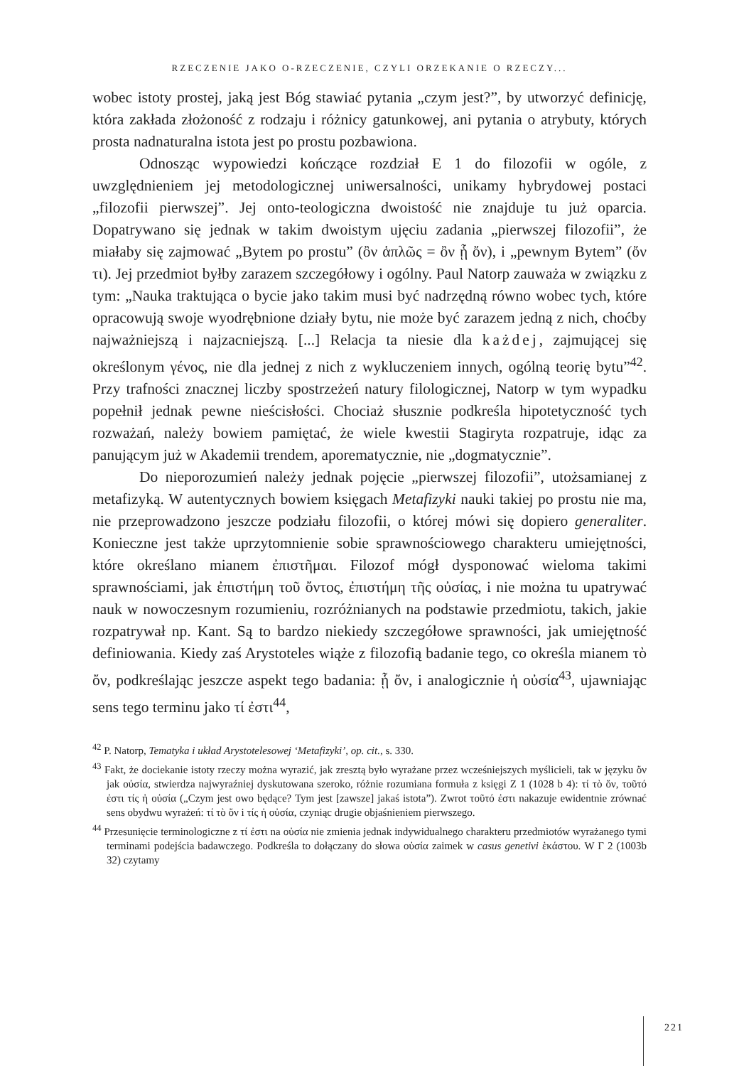RZECZENIE JAKO O-RZECZENIE, CZYLI ORZEKANIE O RZECZY...
wobec istoty prostej, jaką jest Bóg stawiać pytania „czym jest?”, by utworzyć definicję, która zakłada złożoność z rodzaju i różnicy gatunkowej, ani pytania o atrybuty, których prosta nadnaturalna istota jest po prostu pozbawiona.
Odnosząc wypowiedzi kończące rozdział E 1 do filozofii w ogóle, z uwzględnieniem jej metodologicznej uniwersalności, unikamy hybrydowej postaci „filozofii pierwszej”. Jej onto-teologiczna dwoistość nie znajduje tu już oparcia. Dopatrywano się jednak w takim dwoistym ujęciu zadania „pierwszej filozofii”, że miałaby się zajmować „Bytem po prostu” (ὂν ἁπλῶς = ὂν ᾗ ὄν), i „pewnym Bytem” (ὄν τι). Jej przedmiot byłby zarazem szczegółowy i ogólny. Paul Natorp zauważa w związku z tym: „Nauka traktująca o bycie jako takim musi być nadrzędną równo wobec tych, które opracowują swoje wyodrębnione działy bytu, nie może być zarazem jedną z nich, choćby najważniejszą i najzacniejszą. [...] Relacja ta niesie dla każdej, zajmującej się określonym γένος, nie dla jednej z nich z wykluczeniem innych, ogólną teorię bytu”<sup>42</sup>. Przy trafności znacznej liczby spostrzeżeń natury filologicznej, Natorp w tym wypadku popełnił jednak pewne nieścisłości. Chociaż słusznie podkreśla hipotetyczność tych rozważań, należy bowiem pamiętać, że wiele kwestii Stagiryta rozpatruje, idąc za panującym już w Akademii trendem, aporematycznie, nie „dogmatycznie”.
Do nieporozumień należy jednak pojęcie „pierwszej filozofii”, utożsamianej z metafizyką. W autentycznych bowiem księgach Metafizyki nauki takiej po prostu nie ma, nie przeprowadzono jeszcze podziału filozofii, o której mówi się dopiero generaliter. Konieczne jest także uprzytomnienie sobie sprawnościowego charakteru umiejętności, które określano mianem ἐπιστῆμαι. Filozof mógł dysponować wieloma takimi sprawnościami, jak ἐπιστήμη τοῦ ὄντος, ἐπιστήμη τῆς οὐσίας, i nie można tu upatrywać nauk w nowoczesnym rozumieniu, rozróżnianych na podstawie przedmiotu, takich, jakie rozpatrywał np. Kant. Są to bardzo niekiedy szczegółowe sprawności, jak umiejętność definiowania. Kiedy zaś Arystoteles wiąże z filozofią badanie tego, co określa mianem τὸ ὄν, podkreślając jeszcze aspekt tego badania: ᾗ ὄν, i analogicznie ἡ οὐσία<sup>43</sup>, ujawniając sens tego terminu jako τί ἐστι<sup>44</sup>,
<sup>42</sup> P. Natorp, Tematyka i układ Arystotelesowej ‘Metafizyki’, op. cit., s. 330.
<sup>43</sup> Fakt, że dociekanie istoty rzeczy można wyrazić, jak zresztą było wyrażane przez wcześniejszych myślicieli, tak w języku ὄν jak οὐσία, stwierdza najwyraźniej dyskutowana szeroko, różnie rozumiana formuła z księgi Z 1 (1028 b 4): τί τὸ ὄν, τοῦτό ἐστι τίς ἡ οὐσία („Czym jest owo będące? Tym jest [zawsze] jakaś istota”). Zwrot τοῦτό ἐστι nakazuje ewidentnie zrównać sens obydwu wyrażeń: τί τὸ ὄν i τίς ἡ οὐσία, czyniąc drugie objaśnieniem pierwszego.
<sup>44</sup> Przesunięcie terminologiczne z τί ἐστι na οὐσία nie zmienia jednak indywidualnego charakteru przedmiotów wyrażanego tymi terminami podejścia badawczego. Podkreśla to dołączany do słowa οὐσία zaimek w casus genetivi ἑκάστου. W Γ 2 (1003b 32) czytamy
221